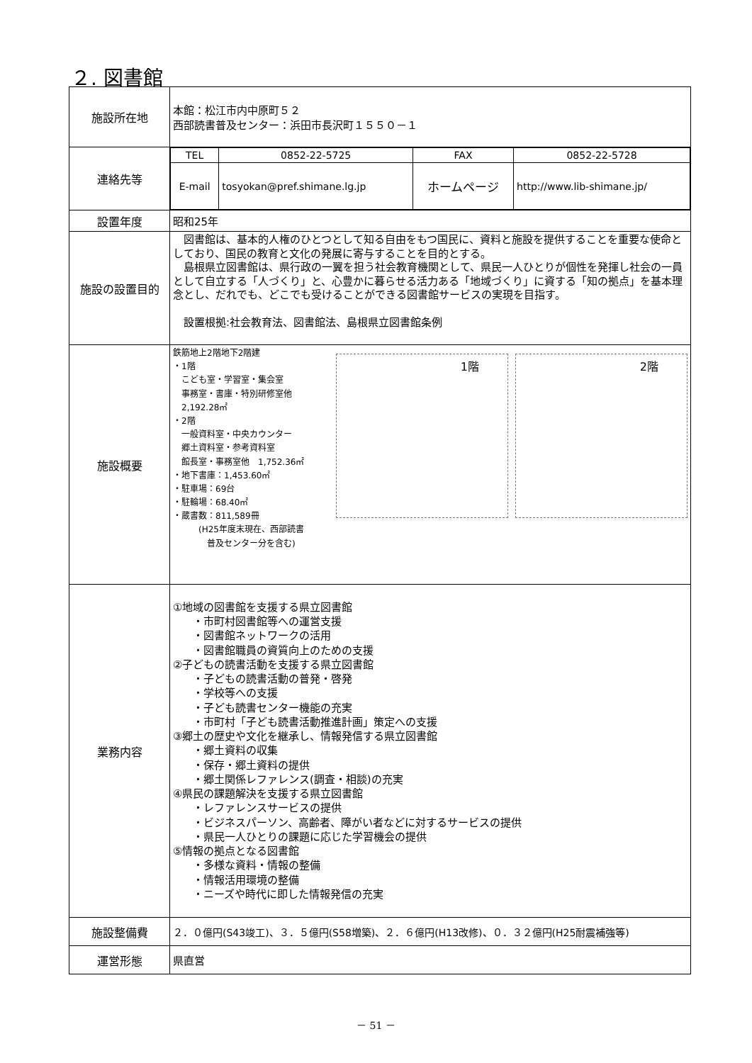２. 図書館
| 施設所在地 | 本館：松江市内中原町５２ 西部読書普及センター：浜田市長沢町１５５０－１ |
| 連絡先等 | / TEL / 0852-22-5725 / FAX / 0852-22-5728 / / E-mail / tosyokan@pref.shimane.lg.jp / ホームページ / http://www.lib-shimane.jp/ / |
| 設置年度 | 昭和25年 |
| 施設の設置目的 | 図書館は、基本的人権のひとつとして知る自由をもつ国民に、資料と施設を提供することを重要な使命としており、国民の教育と文化の発展に寄与することを目的とする。 島根県立図書館は、県行政の一翼を担う社会教育機関として、県民一人ひとりが個性を発揮し社会の一員として自立する「人づくり」と、心豊かに暮らせる活力ある「地域づくり」に資する「知の拠点」を基本理念とし、だれでも、どこでも受けることができる図書館サービスの実現を目指す。 設置根拠:社会教育法、図書館法、島根県立図書館条例 |
| 施設概要 | 鉄筋地上2階地下2階建 ・1階 こども室・学習室・集会室 事務室・書庫・特別研修室他 2,192.28㎡ ・2階 一般資料室・中央カウンター 郷土資料室・参考資料室 館長室・事務室他 1,752.36㎡ ・地下書庫：1,453.60㎡ ・駐車場：69台 ・駐輪場：68.40㎡ ・蔵書数：811,589冊 (H25年度末現在、西部読書 普及センター分を含む) 1階 2階 |
| 業務内容 | ①地域の図書館を支援する県立図書館 ・市町村図書館等への運営支援 ・図書館ネットワークの活用 ・図書館職員の資質向上のための支援 ②子どもの読書活動を支援する県立図書館 ・子どもの読書活動の普発・啓発 ・学校等への支援 ・子ども読書センター機能の充実 ・市町村「子ども読書活動推進計画」策定への支援 ③郷土の歴史や文化を継承し、情報発信する県立図書館 ・郷土資料の収集 ・保存・郷土資料の提供 ・郷土関係レファレンス(調査・相談)の充実 ④県民の課題解決を支援する県立図書館 ・レファレンスサービスの提供 ・ビジネスパーソン、高齢者、障がい者などに対するサービスの提供 ・県民一人ひとりの課題に応じた学習機会の提供 ⑤情報の拠点となる図書館 ・多様な資料・情報の整備 ・情報活用環境の整備 ・ニーズや時代に即した情報発信の充実 |
| 施設整備費 | ２．０億円(S43竣工)、３．５億円(S58増築)、２．６億円(H13改修)、０．３２億円(H25耐震補強等) |
| 運営形態 | 県直営 |
－ 51 －